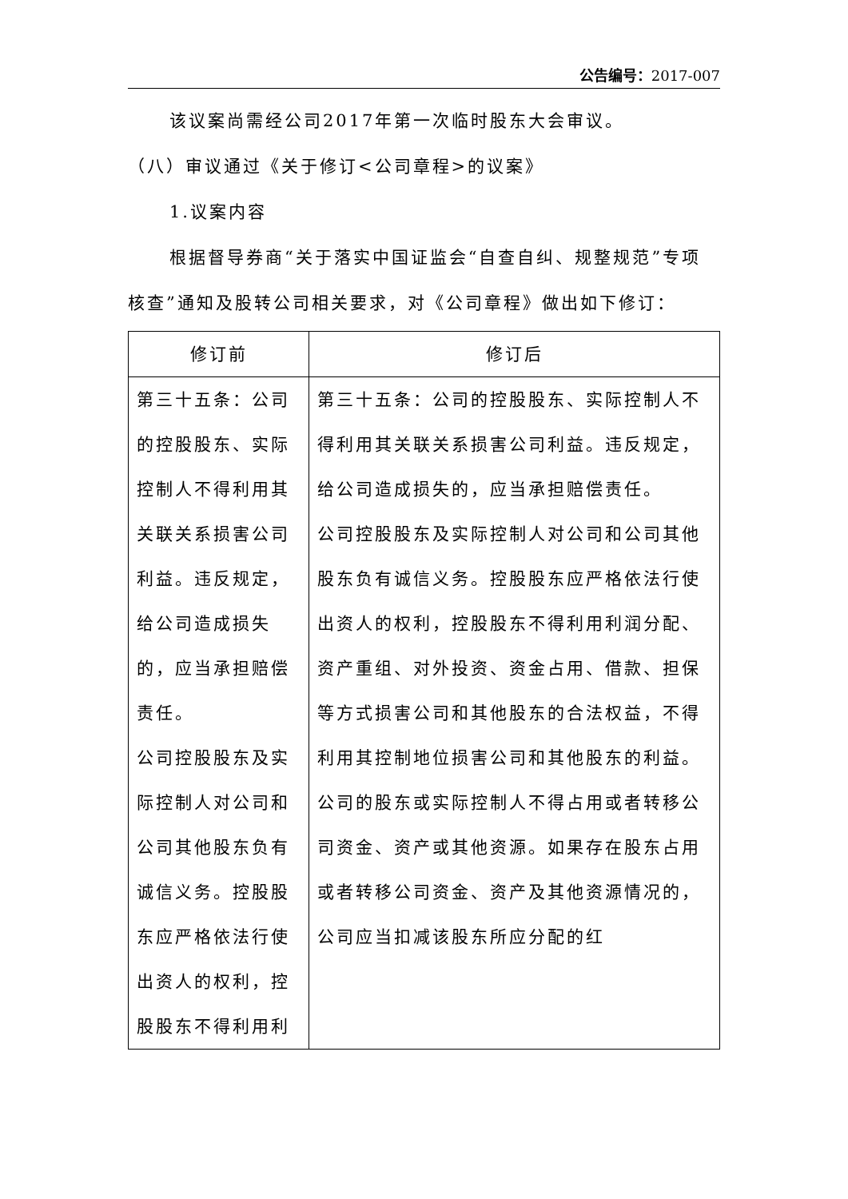公告编号：2017-007
该议案尚需经公司2017年第一次临时股东大会审议。
（八）审议通过《关于修订<公司章程>的议案》
1.议案内容
根据督导券商“关于落实中国证监会“自查自纠、规整规范”专项核查”通知及股转公司相关要求，对《公司章程》做出如下修订：
| 修订前 | 修订后 |
| --- | --- |
| 第三十五条：公司的控股股东、实际控制人不得利用其关联关系损害公司利益。违反规定，给公司造成损失的，应当承担赔偿责任。 公司控股股东及实际控制人对公司和公司其他股东负有诚信义务。控股股东应严格依法行使出资人的权利，控股股东不得利用利 | 第三十五条：公司的控股股东、实际控制人不得利用其关联关系损害公司利益。违反规定，给公司造成损失的，应当承担赔偿责任。 公司控股股东及实际控制人对公司和公司其他股东负有诚信义务。控股股东应严格依法行使出资人的权利，控股股东不得利用利润分配、资产重组、对外投资、资金占用、借款、担保等方式损害公司和其他股东的合法权益，不得利用其控制地位损害公司和其他股东的利益。 公司的股东或实际控制人不得占用或者转移公司资金、资产或其他资源。如果存在股东占用或者转移公司资金、资产及其他资源情况的，公司应当扣减该股东所应分配的红 |